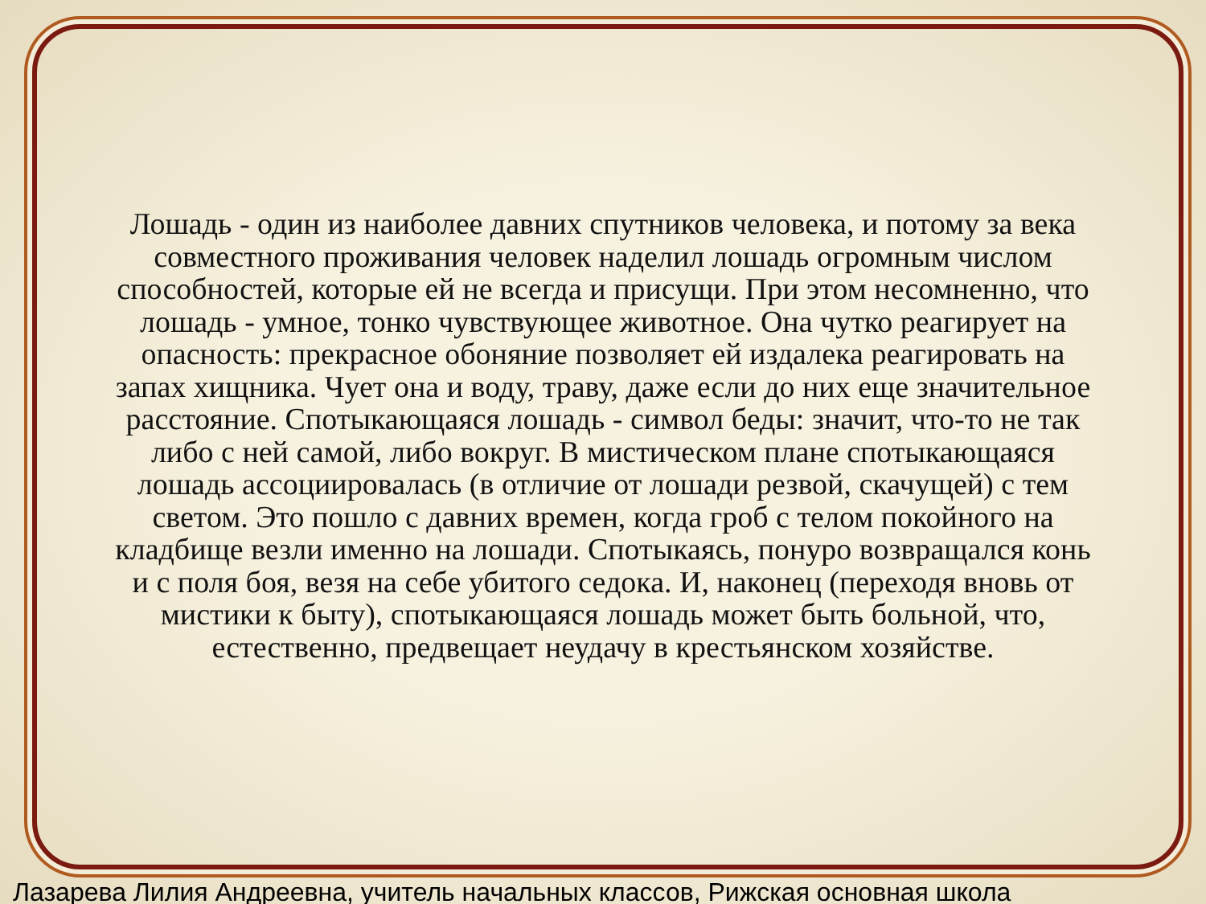Лошадь - один из наиболее давних спутников человека, и потому за века совместного проживания человек наделил лошадь огромным числом способностей, которые ей не всегда и присущи. При этом несомненно, что лошадь - умное, тонко чувствующее животное. Она чутко реагирует на опасность: прекрасное обоняние позволяет ей издалека реагировать на запах хищника. Чует она и воду, траву, даже если до них еще значительное расстояние. Спотыкающаяся лошадь - символ беды: значит, что-то не так либо с ней самой, либо вокруг. В мистическом плане спотыкающаяся лошадь ассоциировалась (в отличие от лошади резвой, скачущей) с тем светом. Это пошло с давних времен, когда гроб с телом покойного на кладбище везли именно на лошади. Спотыкаясь, понуро возвращался конь и с поля боя, везя на себе убитого седока. И, наконец (переходя вновь от мистики к быту), спотыкающаяся лошадь может быть больной, что, естественно, предвещает неудачу в крестьянском хозяйстве.
Лазарева Лилия Андреевна, учитель начальных классов, Рижская основная школа